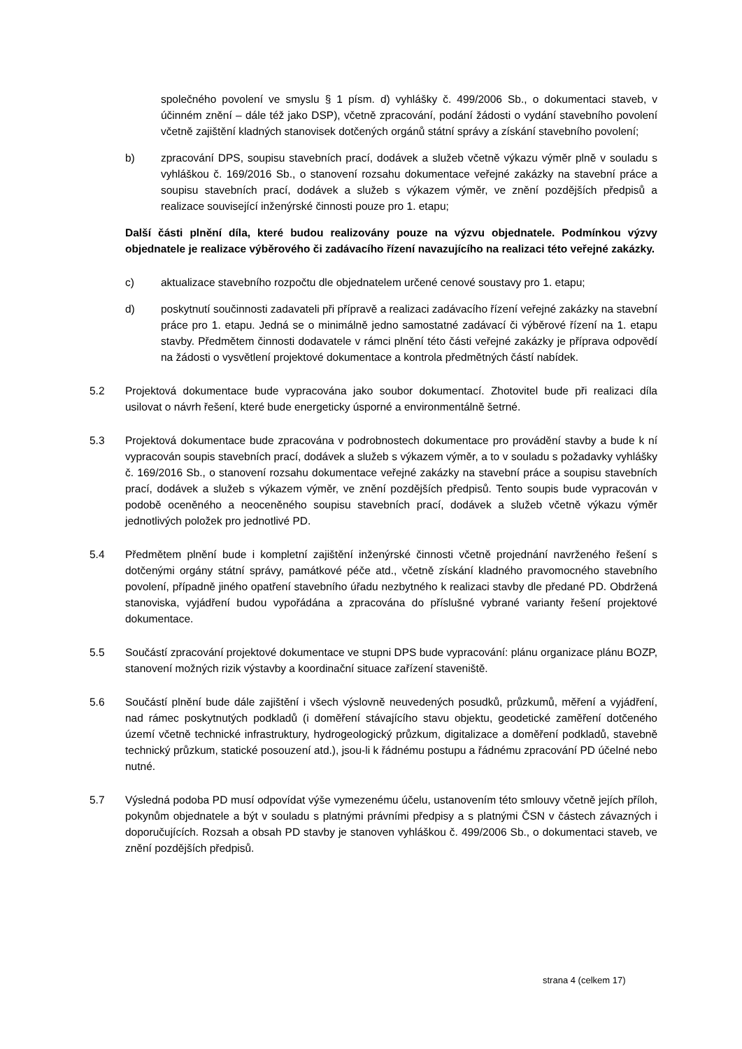společného povolení ve smyslu § 1 písm. d) vyhlášky č. 499/2006 Sb., o dokumentaci staveb, v účinném znění – dále též jako DSP), včetně zpracování, podání žádosti o vydání stavebního povolení včetně zajištění kladných stanovisek dotčených orgánů státní správy a získání stavebního povolení;
b) zpracování DPS, soupisu stavebních prací, dodávek a služeb včetně výkazu výměr plně v souladu s vyhláškou č. 169/2016 Sb., o stanovení rozsahu dokumentace veřejné zakázky na stavební práce a soupisu stavebních prací, dodávek a služeb s výkazem výměr, ve znění pozdějších předpisů a realizace související inženýrské činnosti pouze pro 1. etapu;
Další části plnění díla, které budou realizovány pouze na výzvu objednatele. Podmínkou výzvy objednatele je realizace výběrového či zadávacího řízení navazujícího na realizaci této veřejné zakázky.
c) aktualizace stavebního rozpočtu dle objednatelem určené cenové soustavy pro 1. etapu;
d) poskytnutí součinnosti zadavateli při přípravě a realizaci zadávacího řízení veřejné zakázky na stavební práce pro 1. etapu. Jedná se o minimálně jedno samostatné zadávací či výběrové řízení na 1. etapu stavby. Předmětem činnosti dodavatele v rámci plnění této části veřejné zakázky je příprava odpovědí na žádosti o vysvětlení projektové dokumentace a kontrola předmětných částí nabídek.
5.2 Projektová dokumentace bude vypracována jako soubor dokumentací. Zhotovitel bude při realizaci díla usilovat o návrh řešení, které bude energeticky úsporné a environmentálně šetrné.
5.3 Projektová dokumentace bude zpracována v podrobnostech dokumentace pro provádění stavby a bude k ní vypracován soupis stavebních prací, dodávek a služeb s výkazem výměr, a to v souladu s požadavky vyhlášky č. 169/2016 Sb., o stanovení rozsahu dokumentace veřejné zakázky na stavební práce a soupisu stavebních prací, dodávek a služeb s výkazem výměr, ve znění pozdějších předpisů. Tento soupis bude vypracován v podobě oceněného a neoceněného soupisu stavebních prací, dodávek a služeb včetně výkazu výměr jednotlivých položek pro jednotlivé PD.
5.4 Předmětem plnění bude i kompletní zajištění inženýrské činnosti včetně projednání navrženého řešení s dotčenými orgány státní správy, památkové péče atd., včetně získání kladného pravomocného stavebního povolení, případně jiného opatření stavebního úřadu nezbytného k realizaci stavby dle předané PD. Obdržená stanoviska, vyjádření budou vypořádána a zpracována do příslušné vybrané varianty řešení projektové dokumentace.
5.5 Součástí zpracování projektové dokumentace ve stupni DPS bude vypracování: plánu organizace plánu BOZP, stanovení možných rizik výstavby a koordinační situace zařízení staveniště.
5.6 Součástí plnění bude dále zajištění i všech výslovně neuvedených posudků, průzkumů, měření a vyjádření, nad rámec poskytnutých podkladů (i doměření stávajícího stavu objektu, geodetické zaměření dotčeného území včetně technické infrastruktury, hydrogeologický průzkum, digitalizace a doměření podkladů, stavebně technický průzkum, statické posouzení atd.), jsou-li k řádnému postupu a řádnému zpracování PD účelné nebo nutné.
5.7 Výsledná podoba PD musí odpovídat výše vymezenému účelu, ustanovením této smlouvy včetně jejích příloh, pokynům objednatele a být v souladu s platnými právními předpisy a s platnými ČSN v částech závazných i doporučujících. Rozsah a obsah PD stavby je stanoven vyhláškou č. 499/2006 Sb., o dokumentaci staveb, ve znění pozdějších předpisů.
strana 4 (celkem 17)